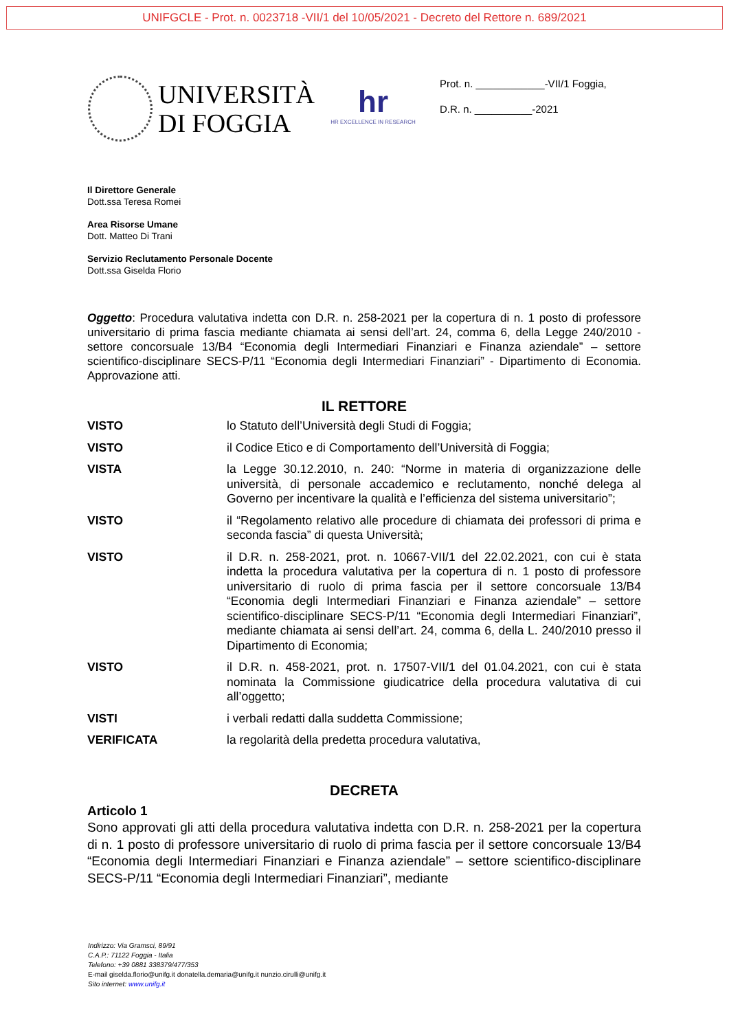UNIFGCLE - Prot. n. 0023718 -VII/1 del 10/05/2021 - Decreto del Rettore n. 689/2021
UNIVERSITÀ
DI FOGGIA
hr
HR EXCELLENCE IN RESEARCH
Prot. n. ____________-VII/1 Foggia,
D.R. n. __________-2021
Il Direttore Generale
Dott.ssa Teresa Romei
Area Risorse Umane
Dott. Matteo Di Trani
Servizio Reclutamento Personale Docente
Dott.ssa Giselda Florio
Oggetto: Procedura valutativa indetta con D.R. n. 258-2021 per la copertura di n. 1 posto di professore universitario di prima fascia mediante chiamata ai sensi dell’art. 24, comma 6, della Legge 240/2010 - settore concorsuale 13/B4 “Economia degli Intermediari Finanziari e Finanza aziendale” – settore scientifico-disciplinare SECS-P/11 “Economia degli Intermediari Finanziari” - Dipartimento di Economia. Approvazione atti.
IL RETTORE
VISTO lo Statuto dell’Università degli Studi di Foggia;
VISTO il Codice Etico e di Comportamento dell’Università di Foggia;
VISTA la Legge 30.12.2010, n. 240: “Norme in materia di organizzazione delle università, di personale accademico e reclutamento, nonché delega al Governo per incentivare la qualità e l’efficienza del sistema universitario”;
VISTO il “Regolamento relativo alle procedure di chiamata dei professori di prima e seconda fascia” di questa Università;
VISTO il D.R. n. 258-2021, prot. n. 10667-VII/1 del 22.02.2021, con cui è stata indetta la procedura valutativa per la copertura di n. 1 posto di professore universitario di ruolo di prima fascia per il settore concorsuale 13/B4 “Economia degli Intermediari Finanziari e Finanza aziendale” – settore scientifico-disciplinare SECS-P/11 “Economia degli Intermediari Finanziari”, mediante chiamata ai sensi dell’art. 24, comma 6, della L. 240/2010 presso il Dipartimento di Economia;
VISTO il D.R. n. 458-2021, prot. n. 17507-VII/1 del 01.04.2021, con cui è stata nominata la Commissione giudicatrice della procedura valutativa di cui all’oggetto;
VISTI i verbali redatti dalla suddetta Commissione;
VERIFICATA la regolarità della predetta procedura valutativa,
DECRETA
Articolo 1
Sono approvati gli atti della procedura valutativa indetta con D.R. n. 258-2021 per la copertura di n. 1 posto di professore universitario di ruolo di prima fascia per il settore concorsuale 13/B4 “Economia degli Intermediari Finanziari e Finanza aziendale” – settore scientifico-disciplinare SECS-P/11 “Economia degli Intermediari Finanziari”, mediante
Indirizzo: Via Gramsci, 89/91
C.A.P.: 71122 Foggia - Italia
Telefono: +39 0881 338379/477/353
E-mail giselda.florio@unifg.it donatella.demaria@unifg.it nunzio.cirulli@unifg.it
Sito internet: www.unifg.it